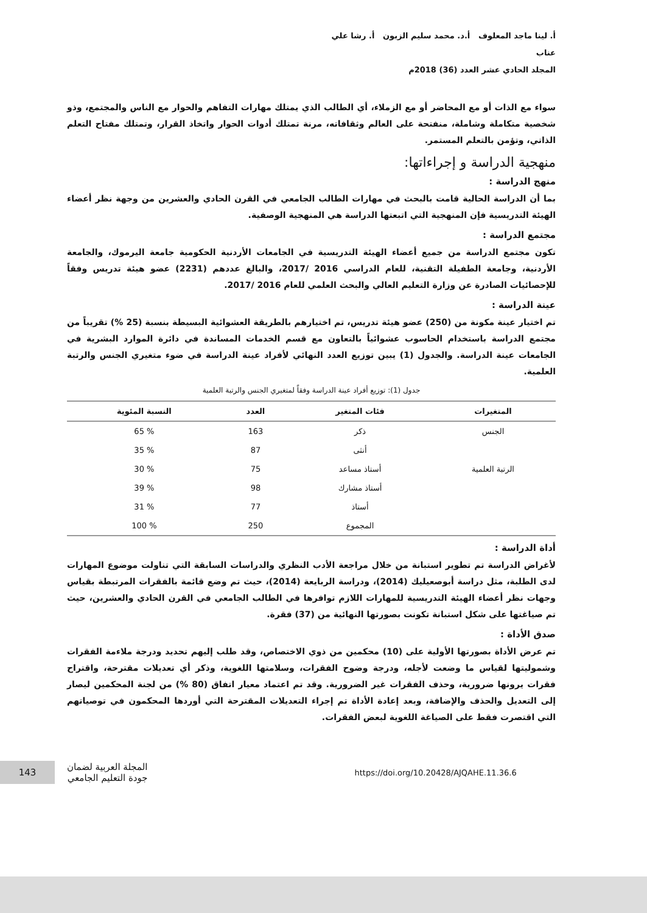أ. لينا ماجد المعلوف أ.د. محمد سليم الزبون أ. رشا علي عناب
المجلد الحادي عشر العدد (36) 2018م
سواء مع الذات أو مع المحاضر أو مع الزملاء، أي الطالب الذي يمتلك مهارات التفاهم والحوار مع الناس والمجتمع، وذو شخصية متكاملة وشاملة، منفتحة على العالم وثقافاته، مرنة تمتلك أدوات الحوار واتخاذ القرار، وتمتلك مفتاح التعلم الذاتي، وتؤمن بالتعلم المستمر.
منهجية الدراسة و إجراءاتها:
منهج الدراسة :
بما أن الدراسة الحالية قامت بالبحث في مهارات الطالب الجامعي في القرن الحادي والعشرين من وجهة نظر أعضاء الهيئة التدريسية فإن المنهجية التي اتبعتها الدراسة هي المنهجية الوصفية.
مجتمع الدراسة :
تكون مجتمع الدراسة من جميع أعضاء الهيئة التدريسية في الجامعات الأردنية الحكومية جامعة اليرموك، والجامعة الأردنية، وجامعة الطفيلة التقنية، للعام الدراسي 2016 /2017، والبالغ عددهم (2231) عضو هيئة تدريس وفقاً للإحصائيات الصادرة عن وزارة التعليم العالي والبحث العلمي للعام 2016 /2017.
عينة الدراسة :
تم اختيار عينة مكونة من (250) عضو هيئة تدريس، تم اختيارهم بالطريقة العشوائية البسيطة بنسبة (25 %) تقريباً من مجتمع الدراسة باستخدام الحاسوب عشوائياً بالتعاون مع قسم الخدمات المساندة في دائرة الموارد البشرية في الجامعات عينة الدراسة. والجدول (1) يبين توزيع العدد النهائي لأفراد عينة الدراسة في ضوء متغيري الجنس والرتبة العلمية.
جدول (1): توزيع أفراد عينة الدراسة وفقاً لمتغيري الجنس والرتبة العلمية
| المتغيرات | فئات المتغير | العدد | النسبة المئوية |
| --- | --- | --- | --- |
| الجنس | ذكر | 163 | % 65 |
| | أنثى | 87 | % 35 |
| الرتبة العلمية | أستاذ مساعد | 75 | % 30 |
| | أستاذ مشارك | 98 | % 39 |
| | أستاذ | 77 | % 31 |
| | المجموع | 250 | % 100 |
أداة الدراسة :
لأغراض الدراسة تم تطوير استبانة من خلال مراجعة الأدب النظري والدراسات السابقة التي تناولت موضوع المهارات لدى الطلبة، مثل دراسة أبوصعيليك (2014)، ودراسة الربايعة (2014)، حيث تم وضع قائمة بالفقرات المرتبطة بقياس وجهات نظر أعضاء الهيئة التدريسية للمهارات اللازم توافرها في الطالب الجامعي في القرن الحادي والعشرين، حيث تم صياغتها على شكل استبانة تكونت بصورتها النهائية من (37) فقرة.
صدق الأداة :
تم عرض الأداة بصورتها الأولية على (10) محكمين من ذوي الاختصاص، وقد طلب إليهم تحديد ودرجة ملاءمة الفقرات وشموليتها لقياس ما وضعت لأجله، ودرجة وضوح الفقرات، وسلامتها اللغوية، وذكر أي تعديلات مقترحة، واقتراح فقرات يرونها ضرورية، وحذف الفقرات غير الضرورية. وقد تم اعتماد معيار اتفاق (80 %) من لجنة المحكمين ليصار إلى التعديل والحذف والإضافة، وبعد إعادة الأداة تم إجراء التعديلات المقترحة التي أوردها المحكمون في توصياتهم التي اقتصرت فقط على الصياغة اللغوية لبعض الفقرات.
143
المجلة العربية لضمان
جودة التعليم الجامعي
https://doi.org/10.20428/AJQAHE.11.36.6